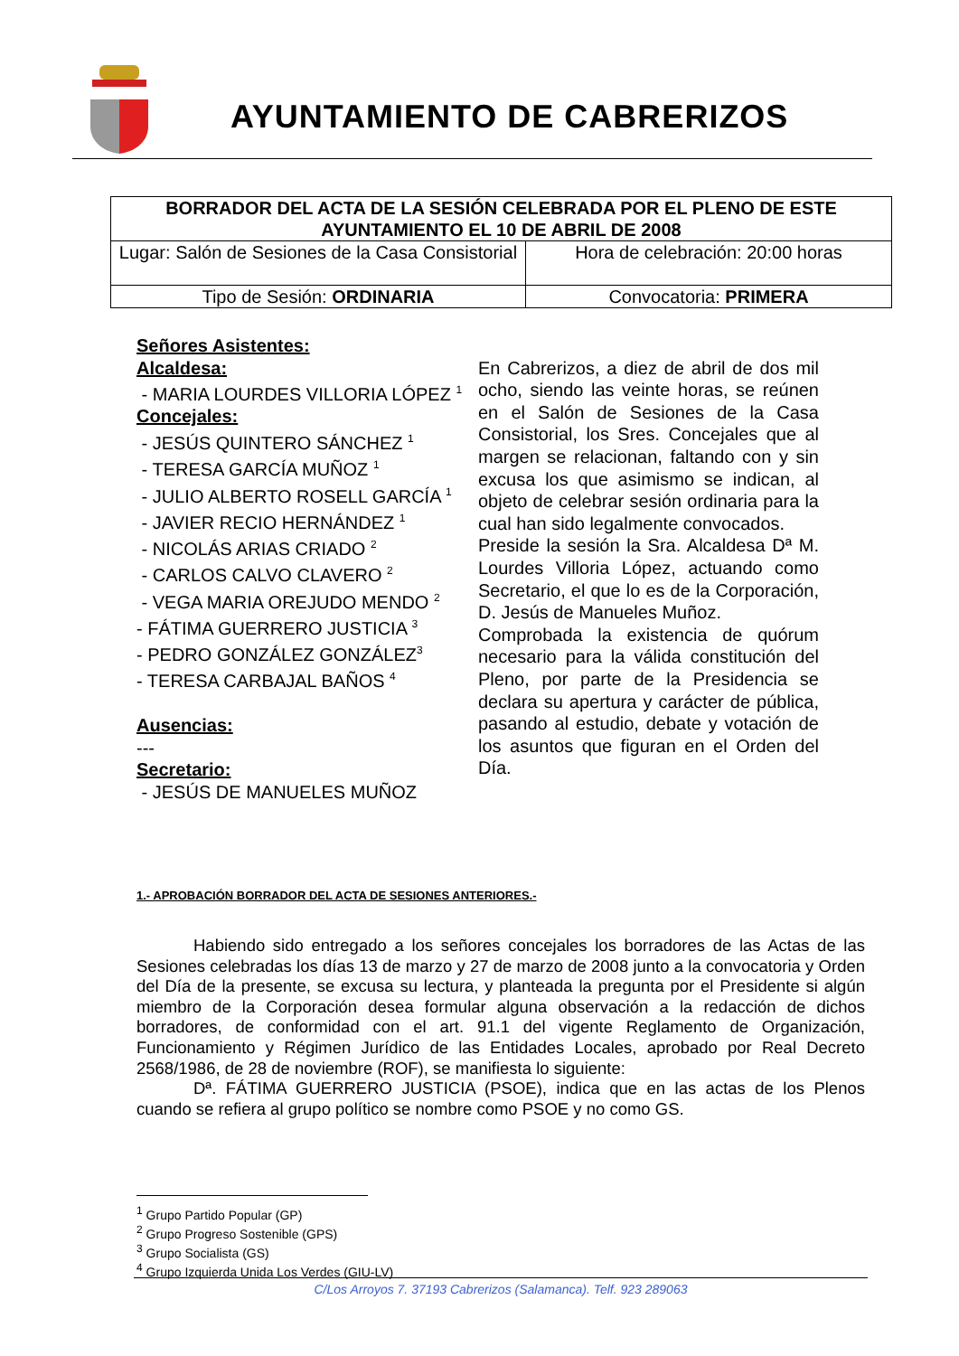AYUNTAMIENTO DE CABRERIZOS
| BORRADOR DEL ACTA DE LA SESIÓN CELEBRADA POR EL PLENO DE ESTE AYUNTAMIENTO EL 10 DE ABRIL DE 2008 | |
| Lugar: Salón de Sesiones de la Casa Consistorial | Hora de celebración: 20:00 horas |
| Tipo de Sesión: ORDINARIA | Convocatoria: PRIMERA |
Señores Asistentes:
Alcaldesa:
- MARIA LOURDES VILLORIA LÓPEZ <sup>1</sup>
Concejales:
- JESÚS QUINTERO SÁNCHEZ <sup>1</sup>
- TERESA GARCÍA MUÑOZ <sup>1</sup>
- JULIO ALBERTO ROSELL GARCÍA <sup>1</sup>
- JAVIER RECIO HERNÁNDEZ <sup>1</sup>
- NICOLÁS ARIAS CRIADO <sup>2</sup>
- CARLOS CALVO CLAVERO <sup>2</sup>
- VEGA MARIA OREJUDO MENDO <sup>2</sup>
- FÁTIMA GUERRERO JUSTICIA <sup>3</sup>
- PEDRO GONZÁLEZ GONZÁLEZ<sup>3</sup>
- TERESA CARBAJAL BAÑOS <sup>4</sup>
Ausencias:
---
Secretario:
- JESÚS DE MANUELES MUÑOZ
En Cabrerizos, a diez de abril de dos mil ocho, siendo las veinte horas, se reúnen en el Salón de Sesiones de la Casa Consistorial, los Sres. Concejales que al margen se relacionan, faltando con y sin excusa los que asimismo se indican, al objeto de celebrar sesión ordinaria para la cual han sido legalmente convocados.
Preside la sesión la Sra. Alcaldesa Dª M. Lourdes Villoria López, actuando como Secretario, el que lo es de la Corporación, D. Jesús de Manueles Muñoz.
Comprobada la existencia de quórum necesario para la válida constitución del Pleno, por parte de la Presidencia se declara su apertura y carácter de pública, pasando al estudio, debate y votación de los asuntos que figuran en el Orden del Día.
1.- APROBACIÓN BORRADOR DEL ACTA DE SESIONES ANTERIORES.-
Habiendo sido entregado a los señores concejales los borradores de las Actas de las Sesiones celebradas los días 13 de marzo y 27 de marzo de 2008 junto a la convocatoria y Orden del Día de la presente, se excusa su lectura, y planteada la pregunta por el Presidente si algún miembro de la Corporación desea formular alguna observación a la redacción de dichos borradores, de conformidad con el art. 91.1 del vigente Reglamento de Organización, Funcionamiento y Régimen Jurídico de las Entidades Locales, aprobado por Real Decreto 2568/1986, de 28 de noviembre (ROF), se manifiesta lo siguiente:
Dª. FÁTIMA GUERRERO JUSTICIA (PSOE), indica que en las actas de los Plenos cuando se refiera al grupo político se nombre como PSOE y no como GS.
<sup>1</sup> Grupo Partido Popular (GP)
<sup>2</sup> Grupo Progreso Sostenible (GPS)
<sup>3</sup> Grupo Socialista (GS)
<sup>4</sup> Grupo Izquierda Unida Los Verdes (GIU-LV)
C/Los Arroyos 7. 37193 Cabrerizos (Salamanca). Telf. 923 289063